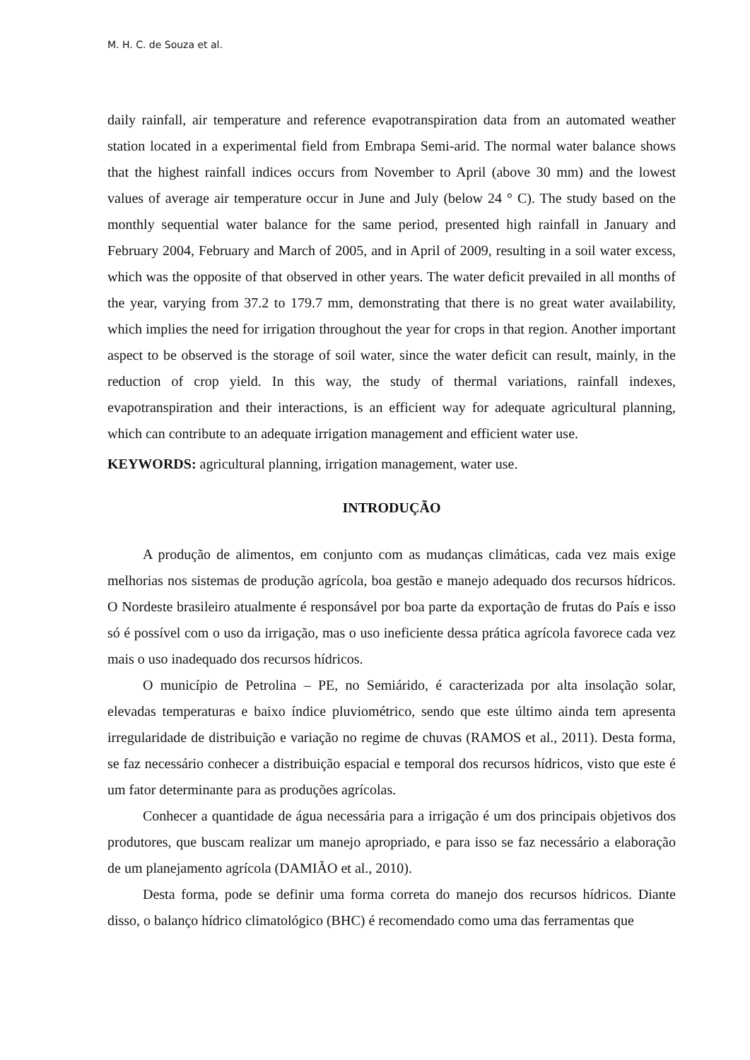M. H. C. de Souza et al.
daily rainfall, air temperature and reference evapotranspiration data from an automated weather station located in a experimental field from Embrapa Semi-arid. The normal water balance shows that the highest rainfall indices occurs from November to April (above 30 mm) and the lowest values of average air temperature occur in June and July (below 24 ° C). The study based on the monthly sequential water balance for the same period, presented high rainfall in January and February 2004, February and March of 2005, and in April of 2009, resulting in a soil water excess, which was the opposite of that observed in other years. The water deficit prevailed in all months of the year, varying from 37.2 to 179.7 mm, demonstrating that there is no great water availability, which implies the need for irrigation throughout the year for crops in that region. Another important aspect to be observed is the storage of soil water, since the water deficit can result, mainly, in the reduction of crop yield. In this way, the study of thermal variations, rainfall indexes, evapotranspiration and their interactions, is an efficient way for adequate agricultural planning, which can contribute to an adequate irrigation management and efficient water use.
KEYWORDS: agricultural planning, irrigation management, water use.
INTRODUÇÃO
A produção de alimentos, em conjunto com as mudanças climáticas, cada vez mais exige melhorias nos sistemas de produção agrícola, boa gestão e manejo adequado dos recursos hídricos. O Nordeste brasileiro atualmente é responsável por boa parte da exportação de frutas do País e isso só é possível com o uso da irrigação, mas o uso ineficiente dessa prática agrícola favorece cada vez mais o uso inadequado dos recursos hídricos.
O município de Petrolina – PE, no Semiárido, é caracterizada por alta insolação solar, elevadas temperaturas e baixo índice pluviométrico, sendo que este último ainda tem apresenta irregularidade de distribuição e variação no regime de chuvas (RAMOS et al., 2011). Desta forma, se faz necessário conhecer a distribuição espacial e temporal dos recursos hídricos, visto que este é um fator determinante para as produções agrícolas.
Conhecer a quantidade de água necessária para a irrigação é um dos principais objetivos dos produtores, que buscam realizar um manejo apropriado, e para isso se faz necessário a elaboração de um planejamento agrícola (DAMIÃO et al., 2010).
Desta forma, pode se definir uma forma correta do manejo dos recursos hídricos. Diante disso, o balanço hídrico climatológico (BHC) é recomendado como uma das ferramentas que